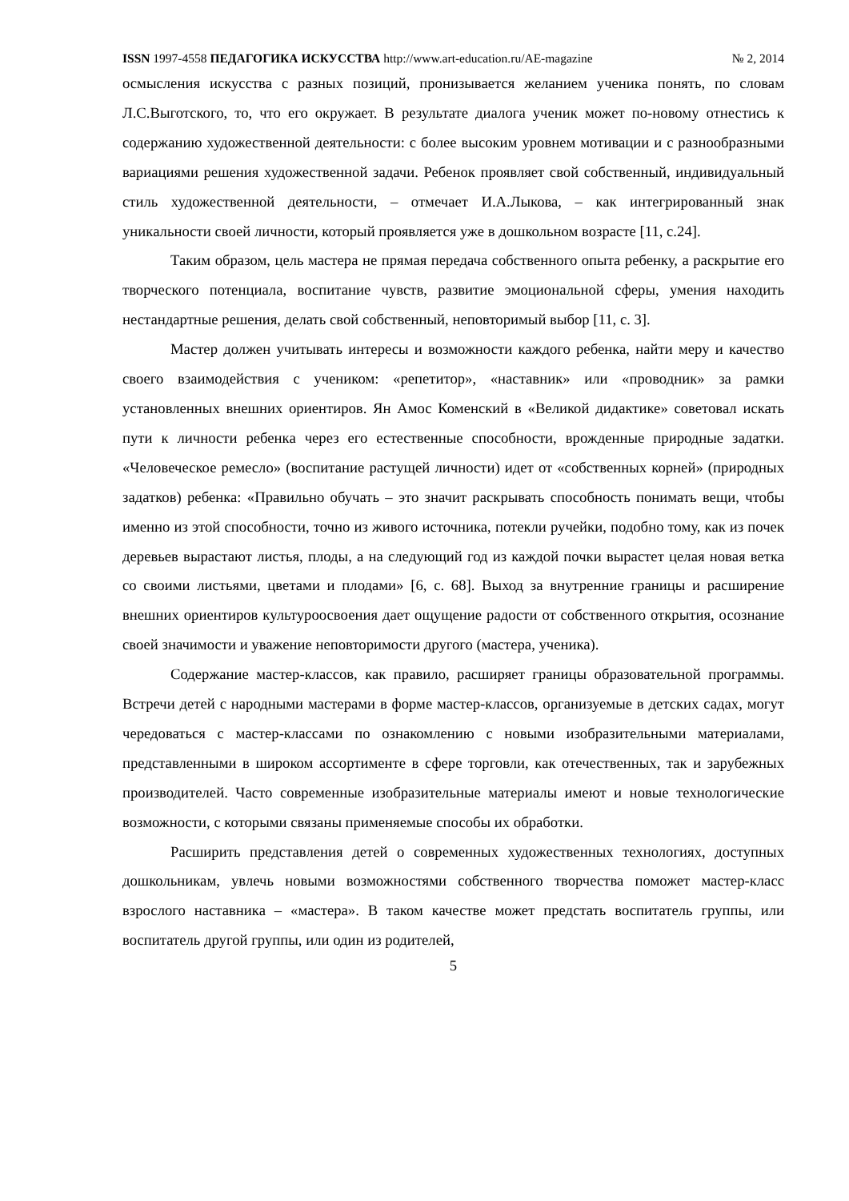ISSN 1997-4558 ПЕДАГОГИКА ИСКУССТВА http://www.art-education.ru/AE-magazine № 2, 2014
осмысления искусства с разных позиций, пронизывается желанием ученика понять, по словам Л.С.Выготского, то, что его окружает. В результате диалога ученик может по-новому отнестись к содержанию художественной деятельности: с более высоким уровнем мотивации и с разнообразными вариациями решения художественной задачи. Ребенок проявляет свой собственный, индивидуальный стиль художественной деятельности, – отмечает И.А.Лыкова, – как интегрированный знак уникальности своей личности, который проявляется уже в дошкольном возрасте [11, с.24].
Таким образом, цель мастера не прямая передача собственного опыта ребенку, а раскрытие его творческого потенциала, воспитание чувств, развитие эмоциональной сферы, умения находить нестандартные решения, делать свой собственный, неповторимый выбор [11, с. 3].
Мастер должен учитывать интересы и возможности каждого ребенка, найти меру и качество своего взаимодействия с учеником: «репетитор», «наставник» или «проводник» за рамки установленных внешних ориентиров. Ян Амос Коменский в «Великой дидактике» советовал искать пути к личности ребенка через его естественные способности, врожденные природные задатки. «Человеческое ремесло» (воспитание растущей личности) идет от «собственных корней» (природных задатков) ребенка: «Правильно обучать – это значит раскрывать способность понимать вещи, чтобы именно из этой способности, точно из живого источника, потекли ручейки, подобно тому, как из почек деревьев вырастают листья, плоды, а на следующий год из каждой почки вырастет целая новая ветка со своими листьями, цветами и плодами» [6, с. 68]. Выход за внутренние границы и расширение внешних ориентиров культуроосвоения дает ощущение радости от собственного открытия, осознание своей значимости и уважение неповторимости другого (мастера, ученика).
Содержание мастер-классов, как правило, расширяет границы образовательной программы. Встречи детей с народными мастерами в форме мастер-классов, организуемые в детских садах, могут чередоваться с мастер-классами по ознакомлению с новыми изобразительными материалами, представленными в широком ассортименте в сфере торговли, как отечественных, так и зарубежных производителей. Часто современные изобразительные материалы имеют и новые технологические возможности, с которыми связаны применяемые способы их обработки.
Расширить представления детей о современных художественных технологиях, доступных дошкольникам, увлечь новыми возможностями собственного творчества поможет мастер-класс взрослого наставника – «мастера». В таком качестве может предстать воспитатель группы, или воспитатель другой группы, или один из родителей,
5